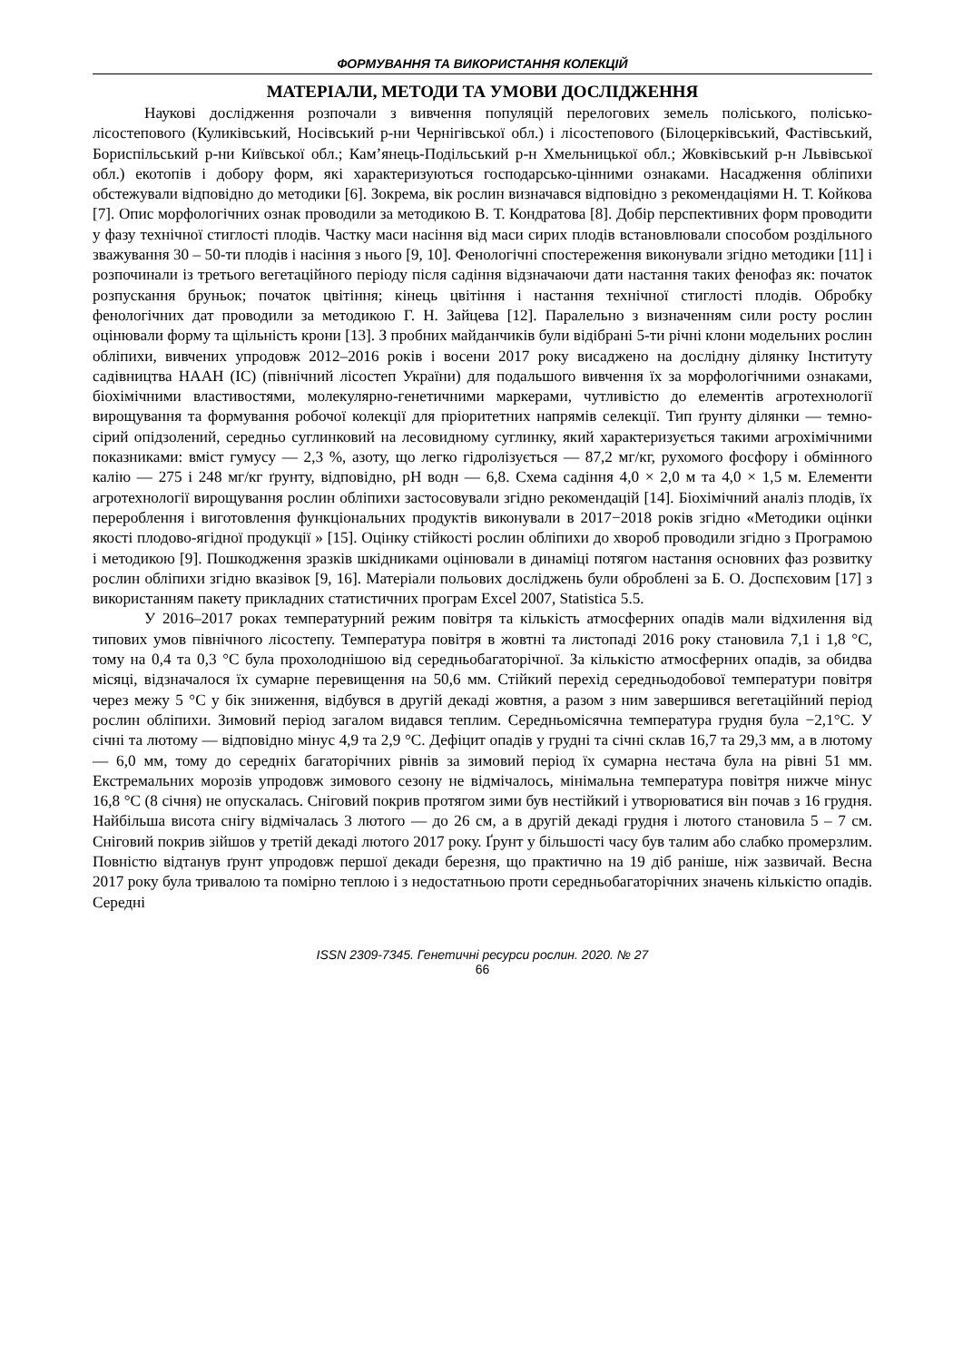ФОРМУВАННЯ ТА ВИКОРИСТАННЯ КОЛЕКЦІЙ
МАТЕРІАЛИ, МЕТОДИ ТА УМОВИ ДОСЛІДЖЕННЯ
Наукові дослідження розпочали з вивчення популяцій перелогових земель поліського, полісько-лісостепового (Куликівський, Носівський р-ни Чернігівської обл.) і лісостепового (Білоцерківський, Фастівський, Бориспільський р-ни Київської обл.; Кам’янець-Подільський р-н Хмельницької обл.; Жовківський р-н Львівської обл.) екотопів і добору форм, які характеризуються господарсько-цінними ознаками. Насадження обліпихи обстежували відповідно до методики [6]. Зокрема, вік рослин визначався відповідно з рекомендаціями Н. Т. Койкова [7]. Опис морфологічних ознак проводили за методикою В. Т. Кондратова [8]. Добір перспективних форм проводити у фазу технічної стиглості плодів. Частку маси насіння від маси сирих плодів встановлювали способом роздільного зважування 30 – 50-ти плодів і насіння з нього [9, 10]. Фенологічні спостереження виконували згідно методики [11] і розпочинали із третього вегетаційного періоду після садіння відзначаючи дати настання таких фенофаз як: початок розпускання бруньок; початок цвітіння; кінець цвітіння і настання технічної стиглості плодів. Обробку фенологічних дат проводили за методикою Г. Н. Зайцева [12]. Паралельно з визначенням сили росту рослин оцінювали форму та щільність крони [13]. З пробних майданчиків були відібрані 5-ти річні клони модельних рослин обліпихи, вивчених упродовж 2012–2016 років і восени 2017 року висаджено на дослідну ділянку Інституту садівництва НААН (ІС) (північний лісостеп України) для подальшого вивчення їх за морфологічними ознаками, біохімічними властивостями, молекулярно-генетичними маркерами, чутливістю до елементів агротехнології вирощування та формування робочої колекції для пріоритетних напрямів селекції. Тип ґрунту ділянки — темно-сірий опідзолений, середньо суглинковий на лесовидному суглинку, який характеризується такими агрохімічними показниками: вміст гумусу — 2,3 %, азоту, що легко гідролізується — 87,2 мг/кг, рухомого фосфору і обмінного калію — 275 і 248 мг/кг ґрунту, відповідно, pH водн — 6,8. Схема садіння 4,0 × 2,0 м та 4,0 × 1,5 м. Елементи агротехнології вирощування рослин обліпихи застосовували згідно рекомендацій [14]. Біохімічний аналіз плодів, їх перероблення і виготовлення функціональних продуктів виконували в 2017−2018 років згідно «Методики оцінки якості плодово-ягідної продукції » [15]. Оцінку стійкості рослин обліпихи до хвороб проводили згідно з Програмою і методикою [9]. Пошкодження зразків шкідниками оцінювали в динаміці потягом настання основних фаз розвитку рослин обліпихи згідно вказівок [9, 16]. Матеріали польових досліджень були оброблені за Б. О. Доспєховим [17] з використанням пакету прикладних статистичних програм Excel 2007, Statistica 5.5.
У 2016–2017 роках температурний режим повітря та кількість атмосферних опадів мали відхилення від типових умов північного лісостепу. Температура повітря в жовтні та листопаді 2016 року становила 7,1 і 1,8 °С, тому на 0,4 та 0,3 °С була прохолоднішою від середньобагаторічної. За кількістю атмосферних опадів, за обидва місяці, відзначалося їх сумарне перевищення на 50,6 мм. Стійкий перехід середньодобової температури повітря через межу 5 °С у бік зниження, відбувся в другій декаді жовтня, а разом з ним завершився вегетаційний період рослин обліпихи. Зимовий період загалом видався теплим. Середньомісячна температура грудня була −2,1°С. У січні та лютому — відповідно мінус 4,9 та 2,9 °С. Дефіцит опадів у грудні та січні склав 16,7 та 29,3 мм, а в лютому — 6,0 мм, тому до середніх багаторічних рівнів за зимовий період їх сумарна нестача була на рівні 51 мм. Екстремальних морозів упродовж зимового сезону не відмічалось, мінімальна температура повітря нижче мінус 16,8 °С (8 січня) не опускалась. Сніговий покрив протягом зими був нестійкий і утворюватися він почав з 16 грудня. Найбільша висота снігу відмічалась 3 лютого — до 26 см, а в другій декаді грудня і лютого становила 5 – 7 см. Сніговий покрив зійшов у третій декаді лютого 2017 року. Ґрунт у більшості часу був талим або слабко промерзлим. Повністю відтанув ґрунт упродовж першої декади березня, що практично на 19 діб раніше, ніж зазвичай. Весна 2017 року була тривалою та помірно теплою і з недостатньою проти середньобагаторічних значень кількістю опадів. Середні
ISSN 2309-7345. Генетичні ресурси рослин. 2020. № 27
66